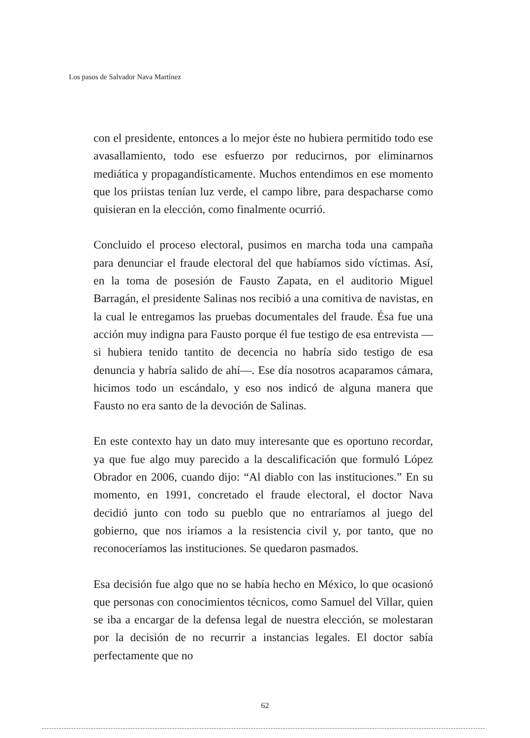Los pasos de Salvador Nava Martínez
con el presidente, entonces a lo mejor éste no hubiera permitido todo ese avasallamiento, todo ese esfuerzo por reducirnos, por eliminarnos mediática y propagandísticamente. Muchos entendimos en ese momento que los priistas tenían luz verde, el campo libre, para despacharse como quisieran en la elección, como finalmente ocurrió.
Concluido el proceso electoral, pusimos en marcha toda una campaña para denunciar el fraude electoral del que habíamos sido víctimas. Así, en la toma de posesión de Fausto Zapata, en el auditorio Miguel Barragán, el presidente Salinas nos recibió a una comitiva de navistas, en la cual le entregamos las pruebas documentales del fraude. Ésa fue una acción muy indigna para Fausto porque él fue testigo de esa entrevista —si hubiera tenido tantito de decencia no habría sido testigo de esa denuncia y habría salido de ahí—. Ese día nosotros acaparamos cámara, hicimos todo un escándalo, y eso nos indicó de alguna manera que Fausto no era santo de la devoción de Salinas.
En este contexto hay un dato muy interesante que es oportuno recordar, ya que fue algo muy parecido a la descalificación que formuló López Obrador en 2006, cuando dijo: “Al diablo con las instituciones.” En su momento, en 1991, concretado el fraude electoral, el doctor Nava decidió junto con todo su pueblo que no entraríamos al juego del gobierno, que nos iríamos a la resistencia civil y, por tanto, que no reconoceríamos las instituciones. Se quedaron pasmados.
Esa decisión fue algo que no se había hecho en México, lo que ocasionó que personas con conocimientos técnicos, como Samuel del Villar, quien se iba a encargar de la defensa legal de nuestra elección, se molestaran por la decisión de no recurrir a instancias legales. El doctor sabía perfectamente que no
62